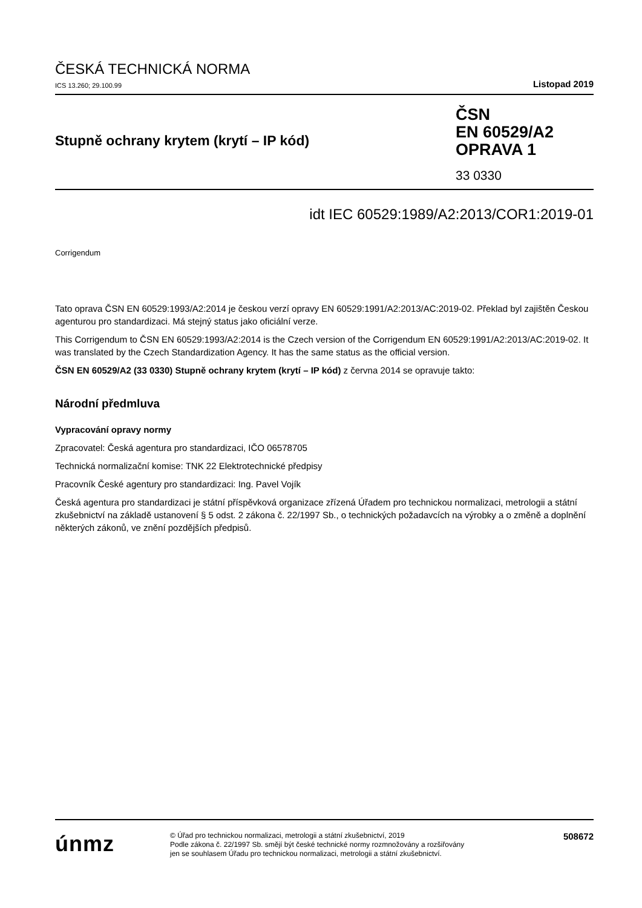ČESKÁ TECHNICKÁ NORMA
ICS 13.260; 29.100.99 Listopad 2019
Stupně ochrany krytem (krytí – IP kód)
ČSN
EN 60529/A2
OPRAVA 1
33 0330
idt IEC 60529:1989/A2:2013/COR1:2019-01
Corrigendum
Tato oprava ČSN EN 60529:1993/A2:2014 je českou verzí opravy EN 60529:1991/A2:2013/AC:2019-02. Překlad byl zajištěn Českou agenturou pro standardizaci. Má stejný status jako oficiální verze.
This Corrigendum to ČSN EN 60529:1993/A2:2014 is the Czech version of the Corrigendum EN 60529:1991/A2:2013/AC:2019-02. It was translated by the Czech Standardization Agency. It has the same status as the official version.
ČSN EN 60529/A2 (33 0330) Stupně ochrany krytem (krytí – IP kód) z června 2014 se opravuje takto:
Národní předmluva
Vypracování opravy normy
Zpracovatel: Česká agentura pro standardizaci, IČO 06578705
Technická normalizační komise: TNK 22 Elektrotechnické předpisy
Pracovník České agentury pro standardizaci: Ing. Pavel Vojík
Česká agentura pro standardizaci je státní příspěvková organizace zřízená Úřadem pro technickou normalizaci, metrologii a státní zkušebnictví na základě ustanovení § 5 odst. 2 zákona č. 22/1997 Sb., o technických požadavcích na výrobky a o změně a doplnění některých zákonů, ve znění pozdějších předpisů.
únmz
© Úřad pro technickou normalizaci, metrologii a státní zkušebnictví, 2019
Podle zákona č. 22/1997 Sb. smějí být české technické normy rozmnožovány a rozšiřovány
jen se souhlasem Úřadu pro technickou normalizaci, metrologii a státní zkušebnictví.
508672